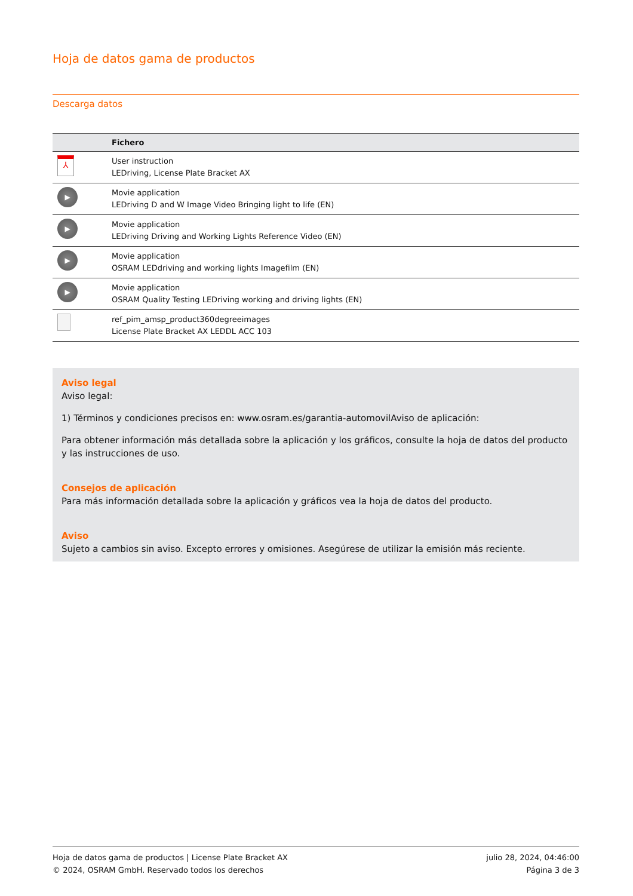Hoja de datos gama de productos
Descarga datos
| | Fichero |
| --- | --- |
| ⅄ | User instruction LEDriving, License Plate Bracket AX |
| ▶ | Movie application LEDriving D and W Image Video Bringing light to life (EN) |
| ▶ | Movie application LEDriving Driving and Working Lights Reference Video (EN) |
| ▶ | Movie application OSRAM LEDdriving and working lights Imagefilm (EN) |
| ▶ | Movie application OSRAM Quality Testing LEDriving working and driving lights (EN) |
| | ref_pim_amsp_product360degreeimages License Plate Bracket AX LEDDL ACC 103 |
Aviso legal
Aviso legal:
1) Términos y condiciones precisos en: www.osram.es/garantia-automovilAviso de aplicación:
Para obtener información más detallada sobre la aplicación y los gráficos, consulte la hoja de datos del producto y las instrucciones de uso.
Consejos de aplicación
Para más información detallada sobre la aplicación y gráficos vea la hoja de datos del producto.
Aviso
Sujeto a cambios sin aviso. Excepto errores y omisiones. Asegúrese de utilizar la emisión más reciente.
Hoja de datos gama de productos | License Plate Bracket AX
© 2024, OSRAM GmbH. Reservado todos los derechos
julio 28, 2024, 04:46:00
Página 3 de 3